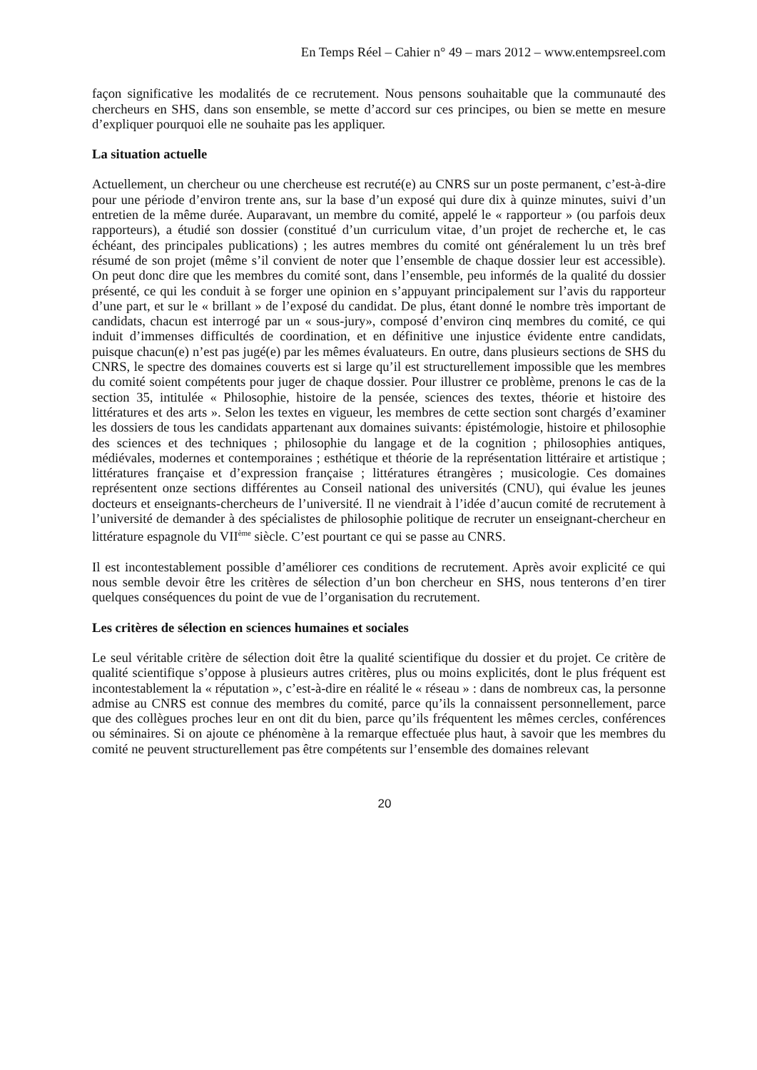En Temps Réel – Cahier n° 49 – mars 2012 – www.entempsreel.com
façon significative les modalités de ce recrutement. Nous pensons souhaitable que la communauté des chercheurs en SHS, dans son ensemble, se mette d’accord sur ces principes, ou bien se mette en mesure d’expliquer pourquoi elle ne souhaite pas les appliquer.
La situation actuelle
Actuellement, un chercheur ou une chercheuse est recruté(e) au CNRS sur un poste permanent, c’est-à-dire pour une période d’environ trente ans, sur la base d’un exposé qui dure dix à quinze minutes, suivi d’un entretien de la même durée. Auparavant, un membre du comité, appelé le « rapporteur » (ou parfois deux rapporteurs), a étudié son dossier (constitué d’un curriculum vitae, d’un projet de recherche et, le cas échéant, des principales publications) ; les autres membres du comité ont généralement lu un très bref résumé de son projet (même s’il convient de noter que l’ensemble de chaque dossier leur est accessible). On peut donc dire que les membres du comité sont, dans l’ensemble, peu informés de la qualité du dossier présenté, ce qui les conduit à se forger une opinion en s’appuyant principalement sur l’avis du rapporteur d’une part, et sur le « brillant » de l’exposé du candidat. De plus, étant donné le nombre très important de candidats, chacun est interrogé par un « sous-jury», composé d’environ cinq membres du comité, ce qui induit d’immenses difficultés de coordination, et en définitive une injustice évidente entre candidats, puisque chacun(e) n’est pas jugé(e) par les mêmes évaluateurs. En outre, dans plusieurs sections de SHS du CNRS, le spectre des domaines couverts est si large qu’il est structurellement impossible que les membres du comité soient compétents pour juger de chaque dossier. Pour illustrer ce problème, prenons le cas de la section 35, intitulée « Philosophie, histoire de la pensée, sciences des textes, théorie et histoire des littératures et des arts ». Selon les textes en vigueur, les membres de cette section sont chargés d’examiner les dossiers de tous les candidats appartenant aux domaines suivants: épistémologie, histoire et philosophie des sciences et des techniques ; philosophie du langage et de la cognition ; philosophies antiques, médiévales, modernes et contemporaines ; esthétique et théorie de la représentation littéraire et artistique ; littératures française et d’expression française ; littératures étrangères ; musicologie. Ces domaines représentent onze sections différentes au Conseil national des universités (CNU), qui évalue les jeunes docteurs et enseignants-chercheurs de l’université. Il ne viendrait à l’idée d’aucun comité de recrutement à l’université de demander à des spécialistes de philosophie politique de recruter un enseignant-chercheur en littérature espagnole du VII<sup>ème</sup> siècle. C’est pourtant ce qui se passe au CNRS.
Il est incontestablement possible d’améliorer ces conditions de recrutement. Après avoir explicité ce qui nous semble devoir être les critères de sélection d’un bon chercheur en SHS, nous tenterons d’en tirer quelques conséquences du point de vue de l’organisation du recrutement.
Les critères de sélection en sciences humaines et sociales
Le seul véritable critère de sélection doit être la qualité scientifique du dossier et du projet. Ce critère de qualité scientifique s’oppose à plusieurs autres critères, plus ou moins explicités, dont le plus fréquent est incontestablement la « réputation », c’est-à-dire en réalité le « réseau » : dans de nombreux cas, la personne admise au CNRS est connue des membres du comité, parce qu’ils la connaissent personnellement, parce que des collègues proches leur en ont dit du bien, parce qu’ils fréquentent les mêmes cercles, conférences ou séminaires. Si on ajoute ce phénomène à la remarque effectuée plus haut, à savoir que les membres du comité ne peuvent structurellement pas être compétents sur l’ensemble des domaines relevant
20